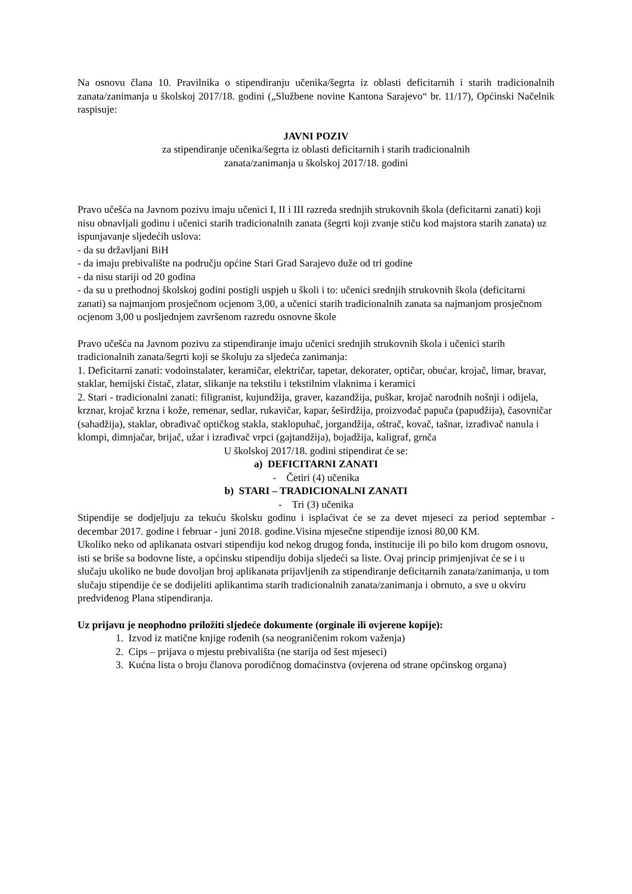Na osnovu člana 10. Pravilnika o stipendiranju učenika/šegrta iz oblasti deficitarnih i starih tradicionalnih zanata/zanimanja u školskoj 2017/18. godini („Službene novine Kantona Sarajevo“ br. 11/17), Općinski Načelnik raspisuje:
JAVNI POZIV
za stipendiranje učenika/šegrta iz oblasti deficitarnih i starih tradicionalnih
zanata/zanimanja u školskoj 2017/18. godini
Pravo učešća na Javnom pozivu imaju učenici I, II i III razreda srednjih strukovnih škola (deficitarni zanati) koji nisu obnavljali godinu i učenici starih tradicionalnih zanata (šegrti koji zvanje stiču kod majstora starih zanata) uz ispunjavanje sljedećih uslova:
- da su državljani BiH
- da imaju prebivalište na području općine Stari Grad Sarajevo duže od tri godine
- da nisu stariji od 20 godina
- da su u prethodnoj školskoj godini postigli uspjeh u školi i to: učenici srednjih strukovnih škola (deficitarni zanati) sa najmanjom prosječnom ocjenom 3,00, a učenici starih tradicionalnih zanata sa najmanjom prosječnom ocjenom 3,00 u posljednjem završenom razredu osnovne škole
Pravo učešća na Javnom pozivu za stipendiranje imaju učenici srednjih strukovnih škola i učenici starih tradicionalnih zanata/šegrti koji se školuju za sljedeća zanimanja:
1. Deficitarni zanati: vodoinstalater, keramičar, električar, tapetar, dekorater, optičar, obućar, krojač, limar, bravar, staklar, hemijski čistač, zlatar, slikanje na tekstilu i tekstilnim vlaknima i keramici
2. Stari - tradicionalni zanati: filigranist, kujundžija, graver, kazandžija, puškar, krojač narodnih nošnji i odijela, krznar, krojač krzna i kože, remenar, sedlar, rukavičar, kapar, šeširdžija, proizvođač papuča (papudžija), časovničar (sahadžija), staklar, obrađivač optičkog stakla, staklopuhač, jorgandžija, oštrač, kovač, tašnar, izrađivač nanula i klompi, dimnjačar, brijač, užar i izrađivač vrpci (gajtandžija), bojadžija, kaligraf, grnča
U školskoj 2017/18. godini stipendirat će se:
a) DEFICITARNI ZANATI
- Četiri (4) učenika
b) STARI – TRADICIONALNI ZANATI
- Tri (3) učenika
Stipendije se dodjeljuju za tekuću školsku godinu i isplaćivat će se za devet mjeseci za period septembar - decembar 2017. godine i februar - juni 2018. godine.Visina mjesečne stipendije iznosi 80,00 KM.
Ukoliko neko od aplikanata ostvari stipendiju kod nekog drugog fonda, institucije ili po bilo kom drugom osnovu, isti se briše sa bodovne liste, a općinsku stipendiju dobija sljedeći sa liste. Ovaj princip primjenjivat će se i u slučaju ukoliko ne bude dovoljan broj aplikanata prijavljenih za stipendiranje deficitarnih zanata/zanimanja, u tom slučaju stipendije će se dodijeliti aplikantima starih tradicionalnih zanata/zanimanja i obrnuto, a sve u okviru predviđenog Plana stipendiranja.
Uz prijavu je neophodno priložiti sljedeće dokumente (orginale ili ovjerene kopije):
1. Izvod iz matične knjige rođenih (sa neograničenim rokom važenja)
2. Cips – prijava o mjestu prebivališta (ne starija od šest mjeseci)
3. Kućna lista o broju članova porodičnog domaćinstva (ovjerena od strane općinskog organa)